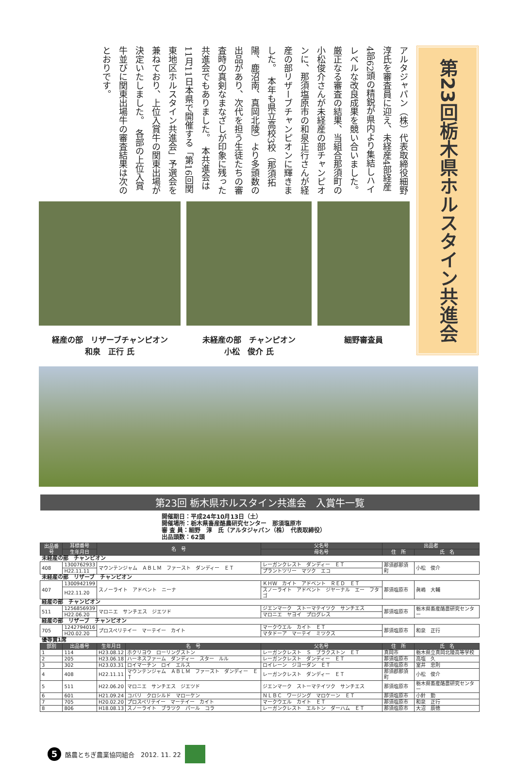アルタジャパン（株）代表取締役細野淳氏を審査員に迎え、未経産4部経産4部62頭の精鋭が県内より集結しハイレベルな改良成果を競い合いました。　厳正なる審査の結果、当組合那須町の小松俊介さんが未経産の部チャンピオンに、那須塩原市の和泉正行さんが経産の部リザーブチャンピオンに輝きました。　本年も県立高校3校（那須拓陽、鹿沼南、真岡北陵）より多頭数の出品があり、次代を担う生徒たちの審査時の真剣なまなざしが印象に残った共進会でもありました。　本共進会は11月11日本県で開催する「第16回関東地区ホルスタイン共進会」予選会を兼ねており、上位入賞牛の関東出場が決定いたしました。　各部の上位入賞牛並びに関東出場牛の審査結果は次のとおりです。
経産の部　リザーブチャンピオン
和泉　正行 氏
未経産の部　チャンピオン
小松　俊介 氏
細野審査員
第23回栃木県ホルスタイン共進会
第23回 栃木県ホルスタイン共進会　入賞牛一覧
開催期日：平成24年10月13日（土）
開催場所：栃木県畜産酪農研究センター　那須塩原市
審 査 員：細野　淳　氏（アルタジャパン（株）　代表取締役）
出品頭数：62頭
| 出品番号 | 耳標番号 | 名 号 | | 父名号 | 出品者 | |
| --- | --- | --- | --- | --- | --- | --- |
| | 生年月日 | | | 母名号 | 住 所 | 氏 名 |
| 未経産の部 チャンピオン | | | | | | |
| 408 | 1300762933 | マウンテンジャム ＡＢＬＭ ファースト ダンディー ＥＴ | | レーガンクレスト ダンディー ＥＴ | 那須郡那須町 | 小松 俊介 |
| | H22.11.11 | | | プラントツリー マツク エコ | | |
| 未経産の部 リザーブ チャンピオン | | | | | | |
| 407 | 1300942199 | スノーライト アドベント ニーナ | | ＫＨＷ カイト アドベント ＲＥＤ ＥＴ | 那須塩原市 | 眞嶋 大輔 |
| | H22.11.20 | | | スノーライト アドベント ジヤーナル エー フタゴ | | |
| 経産の部 チャンピオン | | | | | | |
| 511 | 1256856939 | マロニエ サンチエス ジエツド | | ジエンマーク ストーマテイツク サンチエス | 那須塩原市 | 栃木県畜産酪農研究センター |
| | H22.06.20 | | | マロニエ ヤヨイ プログレス | | |
| 経産の部 リザーブ チャンピオン | | | | | | |
| 705 | 1242794016 | プロスペリテイー マーテイー カイト | | マークウエル カイト ＥＴ | 那須塩原市 | 和泉 正行 |
| | H20.02.20 | | | マタドーア マーテイ ミツクス | | |
| 優等賞1席 | | | | | | |
| 部別 | 出品番号 | 生年月日 | 名 号 | 父名号 | 住 所 | 氏 名 |
| 1 | 114 | H23.08.12 | ホクリヨウ ローリングストン | レーガンクレスト Ｓ ブラクストン ＥＴ | 真岡市 | 栃木県立真岡北陵高等学校 |
| 2 | 205 | H23.06.18 | ハーネスファーム ダンディー スター ルル | レーガンクレスト ダンディー ＥＴ | 那須塩原市 | 高塩 久 |
| 3 | 302 | H23.03.31 | ロイマーチン ロイ エルス | ロイレーン ジヨーダン ＥＴ | 那須塩原市 | 室井 忠則 |
| 4 | 408 | H22.11.11 | マウンテンジャム ＡＢＬＭ ファースト ダンディー ＥＴ | レーガンクレスト ダンディー ＥＴ | 那須郡那須町 | 小松 俊介 |
| 5 | 511 | H22.06.20 | マロニエ サンチエス ジエツド | ジエンマーク ストーマテイツク サンチエス | 那須塩原市 | 栃木県畜産酪農研究センター |
| 6 | 601 | H21.09.24 | コバリ クロシルド マローケン | ＮＬＢＣ ワージング マロケーン ＥＴ | 那須塩原市 | 小針 勤 |
| 7 | 705 | H20.02.20 | プロスペリテイー マーテイー カイト | マークウエル カイト ＥＴ | 那須塩原市 | 和泉 正行 |
| 8 | 806 | H18.08.13 | スノーライト ブラツク パール コラ | レーガンクレスト エルトン ダーハム ＥＴ | 那須塩原市 | 大沼 辰徳 |
5 酪農とちぎ農業協同組合　2012. 11. 22